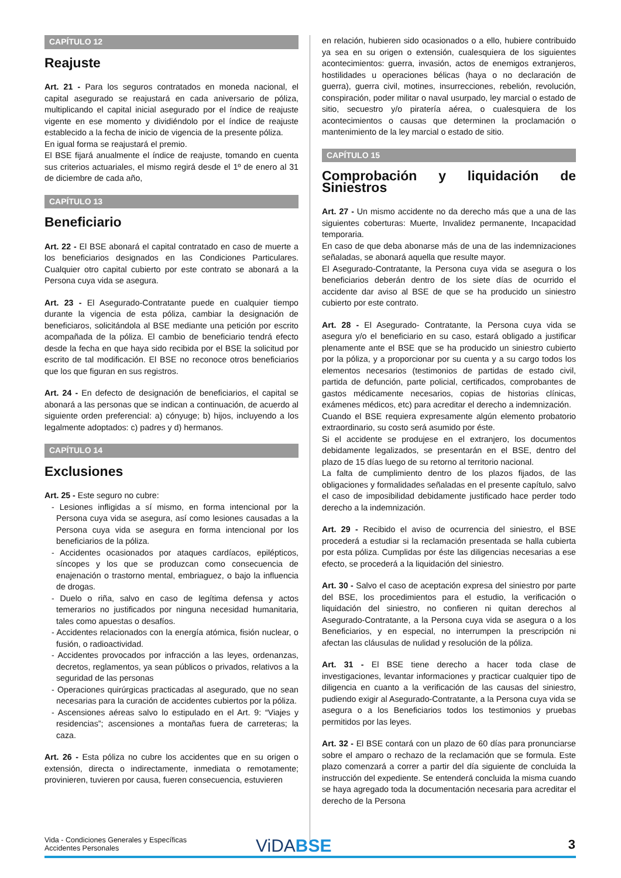CAPÍTULO 12
Reajuste
Art. 21 - Para los seguros contratados en moneda nacional, el capital asegurado se reajustará en cada aniversario de póliza, multiplicando el capital inicial asegurado por el índice de reajuste vigente en ese momento y dividiéndolo por el índice de reajuste establecido a la fecha de inicio de vigencia de la presente póliza.
En igual forma se reajustará el premio.
El BSE fijará anualmente el índice de reajuste, tomando en cuenta sus criterios actuariales, el mismo regirá desde el 1º de enero al 31 de diciembre de cada año,
CAPÍTULO 13
Beneficiario
Art. 22 - El BSE abonará el capital contratado en caso de muerte a los beneficiarios designados en las Condiciones Particulares. Cualquier otro capital cubierto por este contrato se abonará a la Persona cuya vida se asegura.
Art. 23 - El Asegurado-Contratante puede en cualquier tiempo durante la vigencia de esta póliza, cambiar la designación de beneficiaros, solicitándola al BSE mediante una petición por escrito acompañada de la póliza. El cambio de beneficiario tendrá efecto desde la fecha en que haya sido recibida por el BSE la solicitud por escrito de tal modificación. El BSE no reconoce otros beneficiarios que los que figuran en sus registros.
Art. 24 - En defecto de designación de beneficiarios, el capital se abonará a las personas que se indican a continuación, de acuerdo al siguiente orden preferencial: a) cónyuge; b) hijos, incluyendo a los legalmente adoptados: c) padres y d) hermanos.
CAPÍTULO 14
Exclusiones
Art. 25 - Este seguro no cubre:
- Lesiones infligidas a sí mismo, en forma intencional por la Persona cuya vida se asegura, así como lesiones causadas a la Persona cuya vida se asegura en forma intencional por los beneficiarios de la póliza.
- Accidentes ocasionados por ataques cardíacos, epilépticos, síncopes y los que se produzcan como consecuencia de enajenación o trastorno mental, embriaguez, o bajo la influencia de drogas.
- Duelo o riña, salvo en caso de legítima defensa y actos temerarios no justificados por ninguna necesidad humanitaria, tales como apuestas o desafíos.
- Accidentes relacionados con la energía atómica, fisión nuclear, o fusión, o radioactividad.
- Accidentes provocados por infracción a las leyes, ordenanzas, decretos, reglamentos, ya sean públicos o privados, relativos a la seguridad de las personas
- Operaciones quirúrgicas practicadas al asegurado, que no sean necesarias para la curación de accidentes cubiertos por la póliza.
- Ascensiones aéreas salvo lo estipulado en el Art. 9: “Viajes y residencias”; ascensiones a montañas fuera de carreteras; la caza.
Art. 26 - Esta póliza no cubre los accidentes que en su origen o extensión, directa o indirectamente, inmediata o remotamente; provinieren, tuvieren por causa, fueren consecuencia, estuvieren
en relación, hubieren sido ocasionados o a ello, hubiere contribuido ya sea en su origen o extensión, cualesquiera de los siguientes acontecimientos: guerra, invasión, actos de enemigos extranjeros, hostilidades u operaciones bélicas (haya o no declaración de guerra), guerra civil, motines, insurrecciones, rebelión, revolución, conspiración, poder militar o naval usurpado, ley marcial o estado de sitio, secuestro y/o piratería aérea, o cualesquiera de los acontecimientos o causas que determinen la proclamación o mantenimiento de la ley marcial o estado de sitio.
CAPÍTULO 15
Comprobación y liquidación de Siniestros
Art. 27 - Un mismo accidente no da derecho más que a una de las siguientes coberturas: Muerte, Invalidez permanente, Incapacidad temporaria.
En caso de que deba abonarse más de una de las indemnizaciones señaladas, se abonará aquella que resulte mayor.
El Asegurado-Contratante, la Persona cuya vida se asegura o los beneficiarios deberán dentro de los siete días de ocurrido el accidente dar aviso al BSE de que se ha producido un siniestro cubierto por este contrato.
Art. 28 - El Asegurado- Contratante, la Persona cuya vida se asegura y/o el beneficiario en su caso, estará obligado a justificar plenamente ante el BSE que se ha producido un siniestro cubierto por la póliza, y a proporcionar por su cuenta y a su cargo todos los elementos necesarios (testimonios de partidas de estado civil, partida de defunción, parte policial, certificados, comprobantes de gastos médicamente necesarios, copias de historias clínicas, exámenes médicos, etc) para acreditar el derecho a indemnización.
Cuando el BSE requiera expresamente algún elemento probatorio extraordinario, su costo será asumido por éste.
Si el accidente se produjese en el extranjero, los documentos debidamente legalizados, se presentarán en el BSE, dentro del plazo de 15 días luego de su retorno al territorio nacional.
La falta de cumplimiento dentro de los plazos fijados, de las obligaciones y formalidades señaladas en el presente capítulo, salvo el caso de imposibilidad debidamente justificado hace perder todo derecho a la indemnización.
Art. 29 - Recibido el aviso de ocurrencia del siniestro, el BSE procederá a estudiar si la reclamación presentada se halla cubierta por esta póliza. Cumplidas por éste las diligencias necesarias a ese efecto, se procederá a la liquidación del siniestro.
Art. 30 - Salvo el caso de aceptación expresa del siniestro por parte del BSE, los procedimientos para el estudio, la verificación o liquidación del siniestro, no confieren ni quitan derechos al Asegurado-Contratante, a la Persona cuya vida se asegura o a los Beneficiarios, y en especial, no interrumpen la prescripción ni afectan las cláusulas de nulidad y resolución de la póliza.
Art. 31 - El BSE tiene derecho a hacer toda clase de investigaciones, levantar informaciones y practicar cualquier tipo de diligencia en cuanto a la verificación de las causas del siniestro, pudiendo exigir al Asegurado-Contratante, a la Persona cuya vida se asegura o a los Beneficiarios todos los testimonios y pruebas permitidos por las leyes.
Art. 32 - El BSE contará con un plazo de 60 días para pronunciarse sobre el amparo o rechazo de la reclamación que se formula. Este plazo comenzará a correr a partir del día siguiente de concluida la instrucción del expediente. Se entenderá concluida la misma cuando se haya agregado toda la documentación necesaria para acreditar el derecho de la Persona
Vida - Condiciones Generales y Específicas
Accidentes Personales
ViDABSE 3